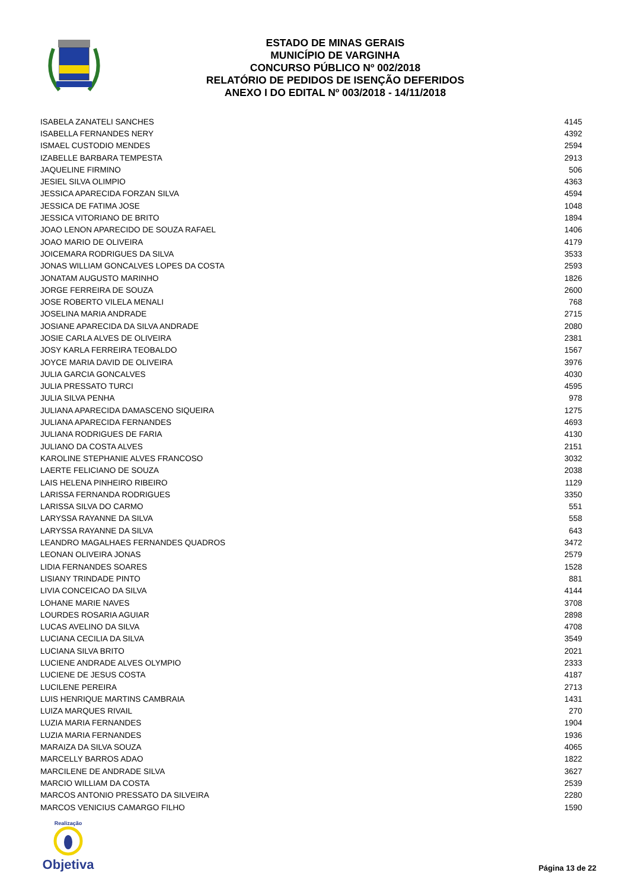ESTADO DE MINAS GERAIS
MUNICÍPIO DE VARGINHA
CONCURSO PÚBLICO Nº 002/2018
RELATÓRIO DE PEDIDOS DE ISENÇÃO DEFERIDOS
ANEXO I DO EDITAL Nº 003/2018 - 14/11/2018
| ISABELA ZANATELI SANCHES | 4145 |
| ISABELLA FERNANDES NERY | 4392 |
| ISMAEL CUSTODIO MENDES | 2594 |
| IZABELLE BARBARA TEMPESTA | 2913 |
| JAQUELINE FIRMINO | 506 |
| JESIEL SILVA OLIMPIO | 4363 |
| JESSICA APARECIDA FORZAN SILVA | 4594 |
| JESSICA DE FATIMA JOSE | 1048 |
| JESSICA VITORIANO DE BRITO | 1894 |
| JOAO LENON APARECIDO DE SOUZA RAFAEL | 1406 |
| JOAO MARIO DE OLIVEIRA | 4179 |
| JOICEMARA RODRIGUES DA SILVA | 3533 |
| JONAS WILLIAM GONCALVES LOPES DA COSTA | 2593 |
| JONATAM AUGUSTO MARINHO | 1826 |
| JORGE FERREIRA DE SOUZA | 2600 |
| JOSE ROBERTO VILELA MENALI | 768 |
| JOSELINA MARIA ANDRADE | 2715 |
| JOSIANE APARECIDA DA SILVA ANDRADE | 2080 |
| JOSIE CARLA ALVES DE OLIVEIRA | 2381 |
| JOSY KARLA FERREIRA TEOBALDO | 1567 |
| JOYCE MARIA DAVID DE OLIVEIRA | 3976 |
| JULIA GARCIA GONCALVES | 4030 |
| JULIA PRESSATO TURCI | 4595 |
| JULIA SILVA PENHA | 978 |
| JULIANA APARECIDA DAMASCENO SIQUEIRA | 1275 |
| JULIANA APARECIDA FERNANDES | 4693 |
| JULIANA RODRIGUES DE FARIA | 4130 |
| JULIANO DA COSTA ALVES | 2151 |
| KAROLINE STEPHANIE ALVES FRANCOSO | 3032 |
| LAERTE FELICIANO DE SOUZA | 2038 |
| LAIS HELENA PINHEIRO RIBEIRO | 1129 |
| LARISSA FERNANDA RODRIGUES | 3350 |
| LARISSA SILVA DO CARMO | 551 |
| LARYSSA RAYANNE DA SILVA | 558 |
| LARYSSA RAYANNE DA SILVA | 643 |
| LEANDRO MAGALHAES FERNANDES QUADROS | 3472 |
| LEONAN OLIVEIRA JONAS | 2579 |
| LIDIA FERNANDES SOARES | 1528 |
| LISIANY TRINDADE PINTO | 881 |
| LIVIA CONCEICAO DA SILVA | 4144 |
| LOHANE MARIE NAVES | 3708 |
| LOURDES ROSARIA AGUIAR | 2898 |
| LUCAS AVELINO DA SILVA | 4708 |
| LUCIANA CECILIA DA SILVA | 3549 |
| LUCIANA SILVA BRITO | 2021 |
| LUCIENE ANDRADE ALVES OLYMPIO | 2333 |
| LUCIENE DE JESUS COSTA | 4187 |
| LUCILENE PEREIRA | 2713 |
| LUIS HENRIQUE MARTINS CAMBRAIA | 1431 |
| LUIZA MARQUES RIVAIL | 270 |
| LUZIA MARIA FERNANDES | 1904 |
| LUZIA MARIA FERNANDES | 1936 |
| MARAIZA DA SILVA SOUZA | 4065 |
| MARCELLY BARROS ADAO | 1822 |
| MARCILENE DE ANDRADE SILVA | 3627 |
| MARCIO WILLIAM DA COSTA | 2539 |
| MARCOS ANTONIO PRESSATO DA SILVEIRA | 2280 |
| MARCOS VENICIUS CAMARGO FILHO | 1590 |
Realização
Objetiva
Página 13 de 22